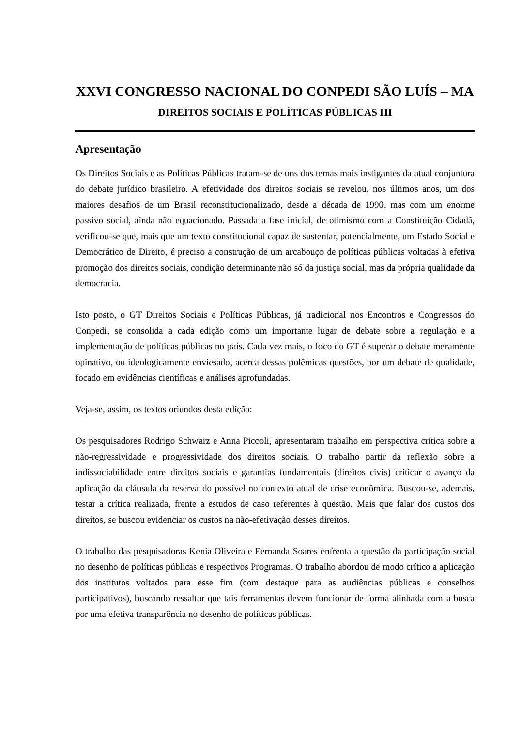XXVI CONGRESSO NACIONAL DO CONPEDI SÃO LUÍS – MA
DIREITOS SOCIAIS E POLÍTICAS PÚBLICAS III
Apresentação
Os Direitos Sociais e as Políticas Públicas tratam-se de uns dos temas mais instigantes da atual conjuntura do debate jurídico brasileiro. A efetividade dos direitos sociais se revelou, nos últimos anos, um dos maiores desafios de um Brasil reconstitucionalizado, desde a década de 1990, mas com um enorme passivo social, ainda não equacionado. Passada a fase inicial, de otimismo com a Constituição Cidadã, verificou-se que, mais que um texto constitucional capaz de sustentar, potencialmente, um Estado Social e Democrático de Direito, é preciso a construção de um arcabouço de políticas públicas voltadas à efetiva promoção dos direitos sociais, condição determinante não só da justiça social, mas da própria qualidade da democracia.
Isto posto, o GT Direitos Sociais e Políticas Públicas, já tradicional nos Encontros e Congressos do Conpedi, se consolida a cada edição como um importante lugar de debate sobre a regulação e a implementação de políticas públicas no país. Cada vez mais, o foco do GT é superar o debate meramente opinativo, ou ideologicamente enviesado, acerca dessas polêmicas questões, por um debate de qualidade, focado em evidências científicas e análises aprofundadas.
Veja-se, assim, os textos oriundos desta edição:
Os pesquisadores Rodrigo Schwarz e Anna Piccoli, apresentaram trabalho em perspectiva crítica sobre a não-regressividade e progressividade dos direitos sociais. O trabalho partir da reflexão sobre a indissociabilidade entre direitos sociais e garantias fundamentais (direitos civis) criticar o avanço da aplicação da cláusula da reserva do possível no contexto atual de crise econômica. Buscou-se, ademais, testar a crítica realizada, frente a estudos de caso referentes à questão. Mais que falar dos custos dos direitos, se buscou evidenciar os custos na não-efetivação desses direitos.
O trabalho das pesquisadoras Kenia Oliveira e Fernanda Soares enfrenta a questão da participação social no desenho de políticas públicas e respectivos Programas. O trabalho abordou de modo crítico a aplicação dos institutos voltados para esse fim (com destaque para as audiências públicas e conselhos participativos), buscando ressaltar que tais ferramentas devem funcionar de forma alinhada com a busca por uma efetiva transparência no desenho de políticas públicas.